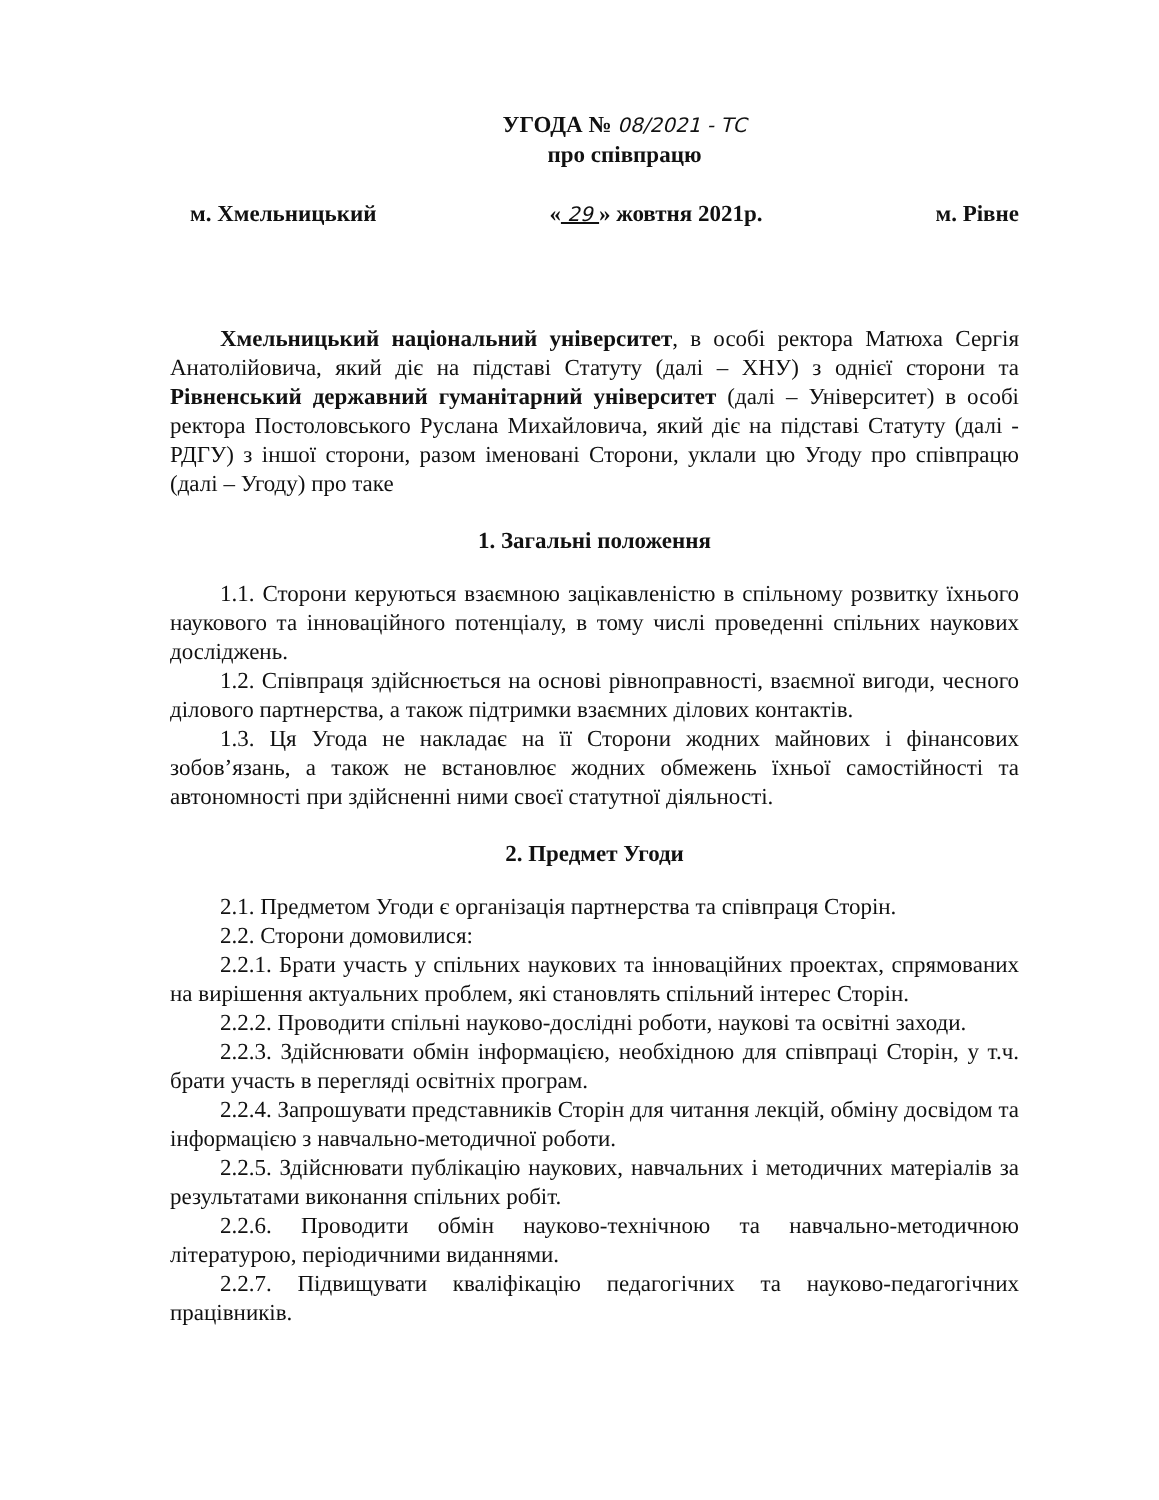УГОДА № 08/2021 - ТС
про співпрацю
м. Хмельницький « 29 » жовтня 2021р. м. Рівне
Хмельницький національний університет, в особі ректора Матюха Сергія Анатолійовича, який діє на підставі Статуту (далі – ХНУ) з однієї сторони та Рівненський державний гуманітарний університет (далі – Університет) в особі ректора Постоловського Руслана Михайловича, який діє на підставі Статуту (далі - РДГУ) з іншої сторони, разом іменовані Сторони, уклали цю Угоду про співпрацю (далі – Угоду) про таке
1. Загальні положення
1.1. Сторони керуються взаємною зацікавленістю в спільному розвитку їхнього наукового та інноваційного потенціалу, в тому числі проведенні спільних наукових досліджень.
1.2. Співпраця здійснюється на основі рівноправності, взаємної вигоди, чесного ділового партнерства, а також підтримки взаємних ділових контактів.
1.3. Ця Угода не накладає на її Сторони жодних майнових і фінансових зобов’язань, а також не встановлює жодних обмежень їхньої самостійності та автономності при здійсненні ними своєї статутної діяльності.
2. Предмет Угоди
2.1. Предметом Угоди є організація партнерства та співпраця Сторін.
2.2. Сторони домовилися:
2.2.1. Брати участь у спільних наукових та інноваційних проектах, спрямованих на вирішення актуальних проблем, які становлять спільний інтерес Сторін.
2.2.2. Проводити спільні науково-дослідні роботи, наукові та освітні заходи.
2.2.3. Здійснювати обмін інформацією, необхідною для співпраці Сторін, у т.ч. брати участь в перегляді освітніх програм.
2.2.4. Запрошувати представників Сторін для читання лекцій, обміну досвідом та інформацією з навчально-методичної роботи.
2.2.5. Здійснювати публікацію наукових, навчальних і методичних матеріалів за результатами виконання спільних робіт.
2.2.6. Проводити обмін науково-технічною та навчально-методичною літературою, періодичними виданнями.
2.2.7. Підвищувати кваліфікацію педагогічних та науково-педагогічних працівників.